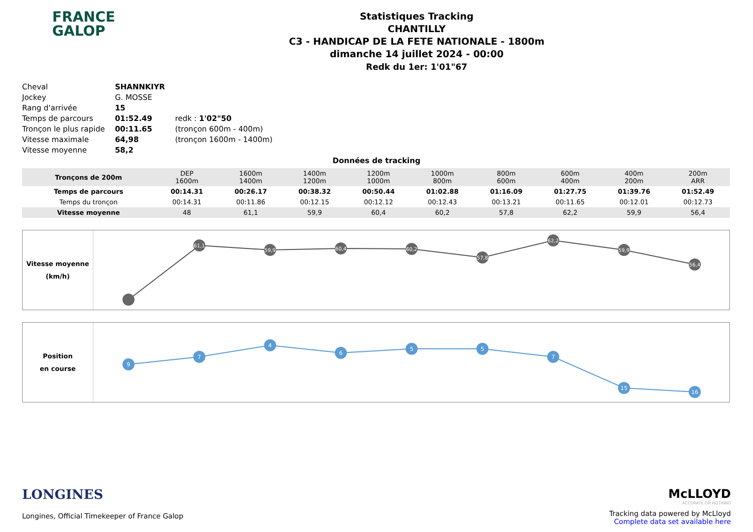FRANCE
GALOP
Statistiques Tracking
CHANTILLY
C3 - HANDICAP DE LA FETE NATIONALE - 1800m
dimanche 14 juillet 2024 - 00:00
Redk du 1er: 1'01"67
| Cheval | SHANNKIYR | |
| Jockey | G. MOSSE | |
| Rang d'arrivée | 15 | |
| Temps de parcours | 01:52.49 | redk : 1'02"50 |
| Tronçon le plus rapide | 00:11.65 | (tronçon 600m - 400m) |
| Vitesse maximale | 64,98 | (tronçon 1600m - 1400m) |
| Vitesse moyenne | 58,2 | |
Données de tracking
| Tronçons de 200m | DEP 1600m | 1600m 1400m | 1400m 1200m | 1200m 1000m | 1000m 800m | 800m 600m | 600m 400m | 400m 200m | 200m ARR |
| Temps de parcours | 00:14.31 | 00:26.17 | 00:38.32 | 00:50.44 | 01:02.88 | 01:16.09 | 01:27.75 | 01:39.76 | 01:52.49 |
| Temps du tronçon | 00:14.31 | 00:11.86 | 00:12.15 | 00:12.12 | 00:12.43 | 00:13.21 | 00:11.65 | 00:12.01 | 00:12.73 |
| Vitesse moyenne | 48 | 61,1 | 59,9 | 60,4 | 60,2 | 57,8 | 62,2 | 59,9 | 56,4 |
Vitesse moyenne
(km/h)
61,1
59,9
60,4
60,2
57,8
62,2
59,9
56,4
Position
en course
9
7
4
6
5
5
7
15
16
LONGINES
Longines, Official Timekeeper of France Galop
McLLOYD
ACCURATE OR NOTHING
Tracking data powered by McLloyd
Complete data set available here